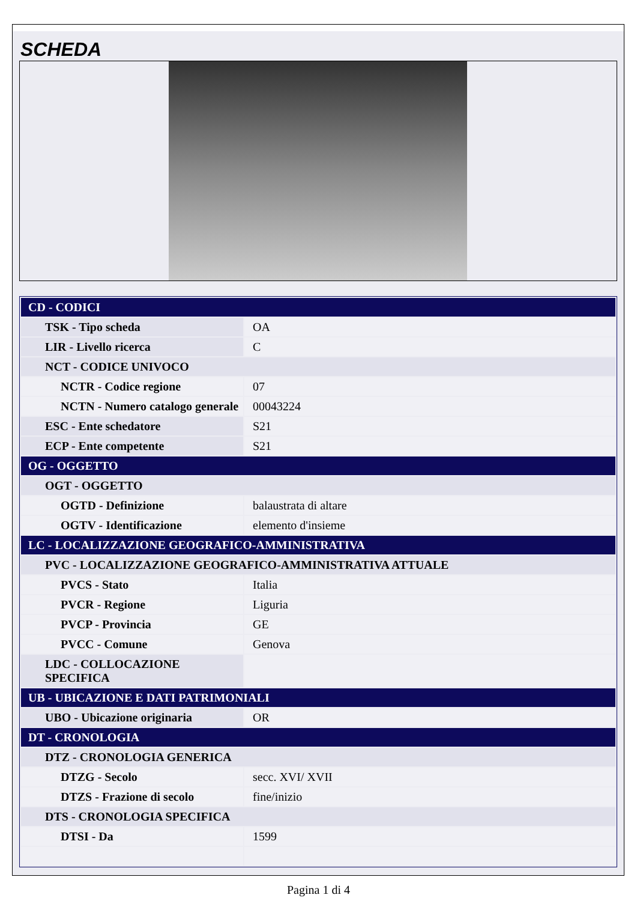SCHEDA
| CD - CODICI | |
| TSK - Tipo scheda | OA |
| LIR - Livello ricerca | C |
| NCT - CODICE UNIVOCO | |
| NCTR - Codice regione | 07 |
| NCTN - Numero catalogo generale | 00043224 |
| ESC - Ente schedatore | S21 |
| ECP - Ente competente | S21 |
| OG - OGGETTO | |
| OGT - OGGETTO | |
| OGTD - Definizione | balaustrata di altare |
| OGTV - Identificazione | elemento d'insieme |
| LC - LOCALIZZAZIONE GEOGRAFICO-AMMINISTRATIVA | |
| PVC - LOCALIZZAZIONE GEOGRAFICO-AMMINISTRATIVA ATTUALE | |
| PVCS - Stato | Italia |
| PVCR - Regione | Liguria |
| PVCP - Provincia | GE |
| PVCC - Comune | Genova |
| LDC - COLLOCAZIONE SPECIFICA | |
| UB - UBICAZIONE E DATI PATRIMONIALI | |
| UBO - Ubicazione originaria | OR |
| DT - CRONOLOGIA | |
| DTZ - CRONOLOGIA GENERICA | |
| DTZG - Secolo | secc. XVI/ XVII |
| DTZS - Frazione di secolo | fine/inizio |
| DTS - CRONOLOGIA SPECIFICA | |
| DTSI - Da | 1599 |
Pagina 1 di 4